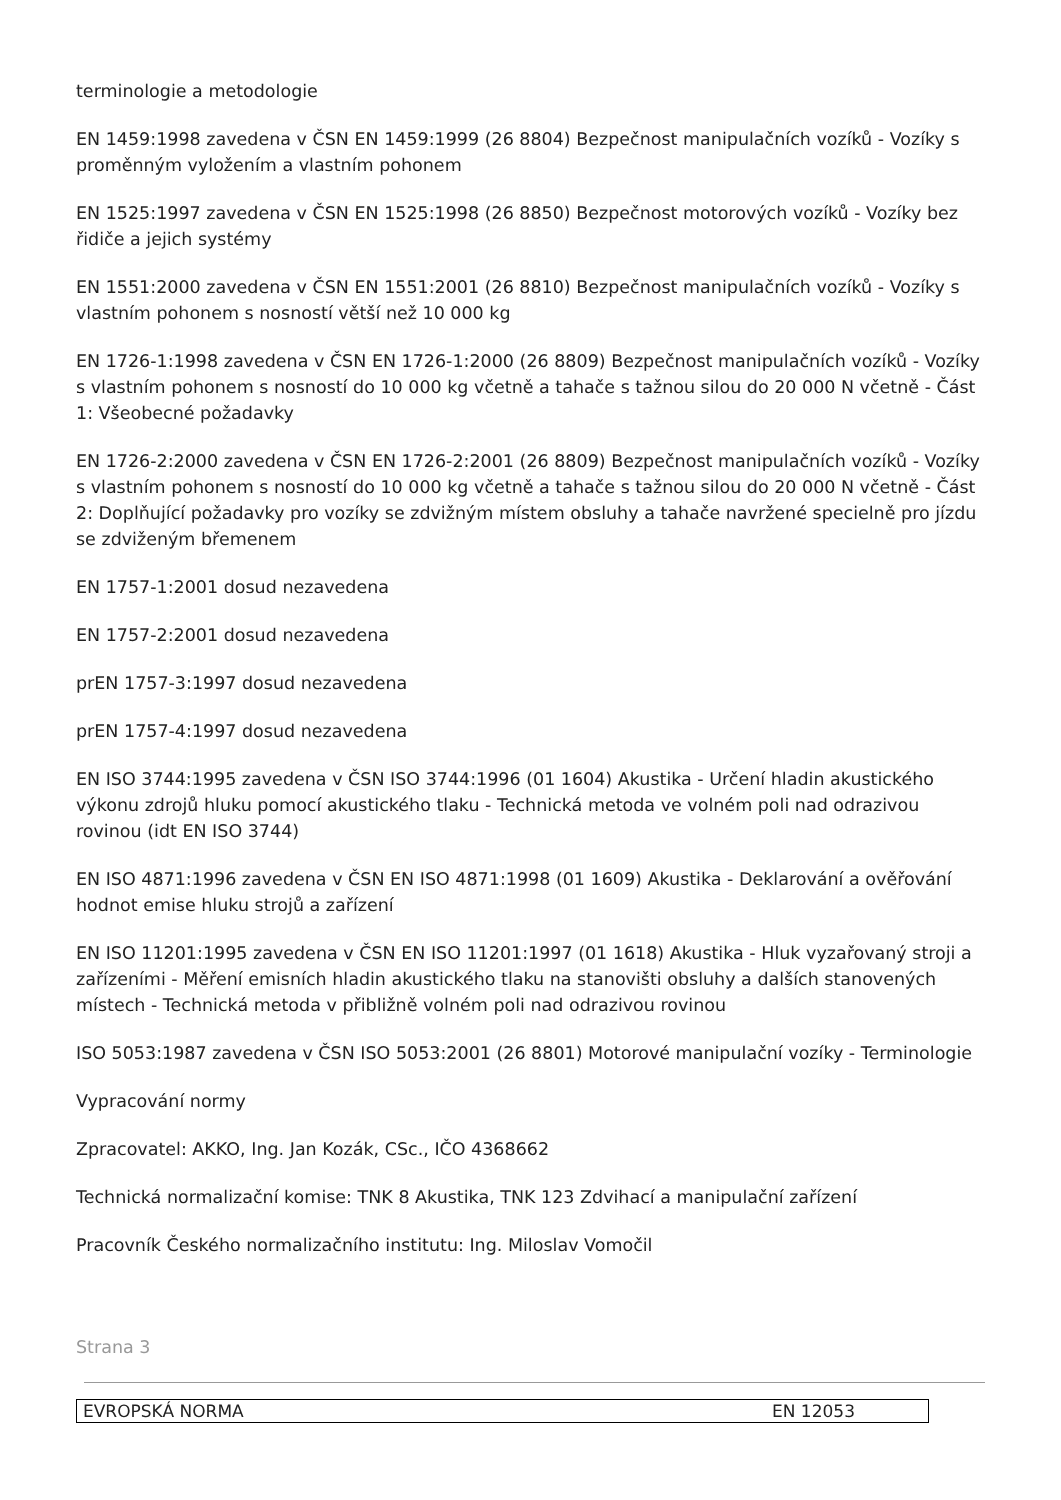terminologie a metodologie
EN 1459:1998 zavedena v ČSN EN 1459:1999 (26 8804) Bezpečnost manipulačních vozíků - Vozíky s proměnným vyložením a vlastním pohonem
EN 1525:1997 zavedena v ČSN EN 1525:1998 (26 8850) Bezpečnost motorových vozíků - Vozíky bez řidiče a jejich systémy
EN 1551:2000 zavedena v ČSN EN 1551:2001 (26 8810) Bezpečnost manipulačních vozíků - Vozíky s vlastním pohonem s nosností větší než 10 000 kg
EN 1726-1:1998 zavedena v ČSN EN 1726-1:2000 (26 8809) Bezpečnost manipulačních vozíků - Vozíky s vlastním pohonem s nosností do 10 000 kg včetně a tahače s tažnou silou do 20 000 N včetně - Část 1: Všeobecné požadavky
EN 1726-2:2000 zavedena v ČSN EN 1726-2:2001 (26 8809) Bezpečnost manipulačních vozíků - Vozíky s vlastním pohonem s nosností do 10 000 kg včetně a tahače s tažnou silou do 20 000 N včetně - Část 2: Doplňující požadavky pro vozíky se zdvižným místem obsluhy a tahače navržené specielně pro jízdu se zdviženým břemenem
EN 1757-1:2001 dosud nezavedena
EN 1757-2:2001 dosud nezavedena
prEN 1757-3:1997 dosud nezavedena
prEN 1757-4:1997 dosud nezavedena
EN ISO 3744:1995 zavedena v ČSN ISO 3744:1996 (01 1604) Akustika - Určení hladin akustického výkonu zdrojů hluku pomocí akustického tlaku - Technická metoda ve volném poli nad odrazivou rovinou (idt EN ISO 3744)
EN ISO 4871:1996 zavedena v ČSN EN ISO 4871:1998 (01 1609) Akustika - Deklarování a ověřování hodnot emise hluku strojů a zařízení
EN ISO 11201:1995 zavedena v ČSN EN ISO 11201:1997 (01 1618) Akustika - Hluk vyzařovaný stroji a zařízeními - Měření emisních hladin akustického tlaku na stanovišti obsluhy a dalších stanovených místech - Technická metoda v přibližně volném poli nad odrazivou rovinou
ISO 5053:1987 zavedena v ČSN ISO 5053:2001 (26 8801) Motorové manipulační vozíky - Terminologie
Vypracování normy
Zpracovatel: AKKO, Ing. Jan Kozák, CSc., IČO 4368662
Technická normalizační komise: TNK 8 Akustika, TNK 123 Zdvihací a manipulační zařízení
Pracovník Českého normalizačního institutu: Ing. Miloslav Vomočil
Strana 3
| EVROPSKÁ NORMA | EN 12053 |